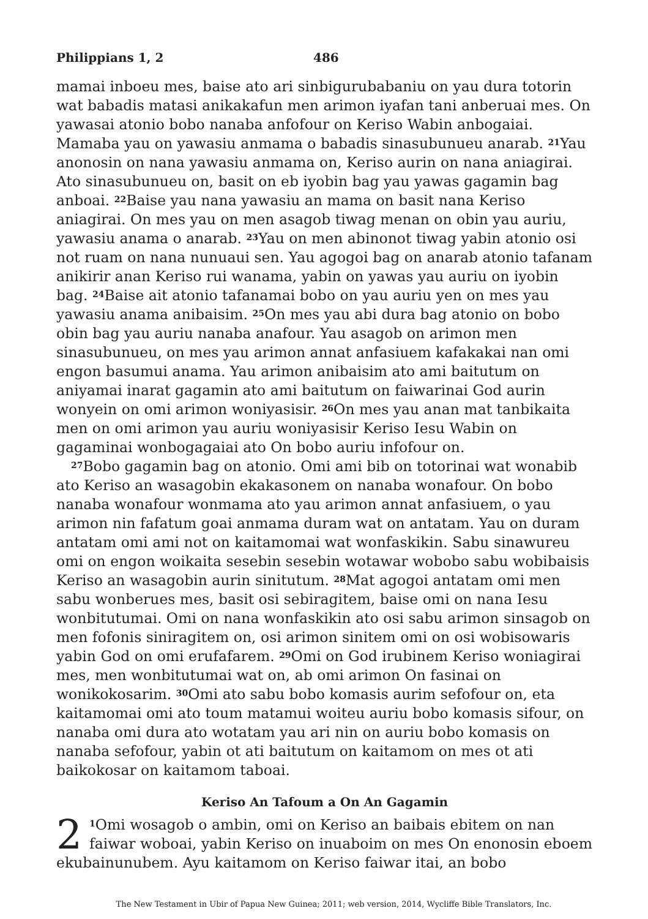Philippians 1, 2 486
mamai inboeu mes, baise ato ari sinbigurubabaniu on yau dura totorin wat babadis matasi anikakafun men arimon iyafan tani anberuai mes. On yawasai atonio bobo nanaba anfofour on Keriso Wabin anbogaiai. Mamaba yau on yawasiu anmama o babadis sinasubunueu anarab. <sup>21</sup>Yau anonosin on nana yawasiu anmama on, Keriso aurin on nana aniagirai. Ato sinasubunueu on, basit on eb iyobin bag yau yawas gagamin bag anboai. <sup>22</sup>Baise yau nana yawasiu an mama on basit nana Keriso aniagirai. On mes yau on men asagob tiwag menan on obin yau auriu, yawasiu anama o anarab. <sup>23</sup>Yau on men abinonot tiwag yabin atonio osi not ruam on nana nunuaui sen. Yau agogoi bag on anarab atonio tafanam anikirir anan Keriso rui wanama, yabin on yawas yau auriu on iyobin bag. <sup>24</sup>Baise ait atonio tafanamai bobo on yau auriu yen on mes yau yawasiu anama anibaisim. <sup>25</sup>On mes yau abi dura bag atonio on bobo obin bag yau auriu nanaba anafour. Yau asagob on arimon men sinasubunueu, on mes yau arimon annat anfasiuem kafakakai nan omi engon basumui anama. Yau arimon anibaisim ato ami baitutum on aniyamai inarat gagamin ato ami baitutum on faiwarinai God aurin wonyein on omi arimon woniyasisir. <sup>26</sup>On mes yau anan mat tanbikaita men on omi arimon yau auriu woniyasisir Keriso Iesu Wabin on gagaminai wonbogagaiai ato On bobo auriu infofour on.
<sup>27</sup> Bobo gagamin bag on atonio. Omi ami bib on totorinai wat wonabib ato Keriso an wasagobin ekakasonem on nanaba wonafour. On bobo nanaba wonafour wonmama ato yau arimon annat anfasiuem, o yau arimon nin fafatum goai anmama duram wat on antatam. Yau on duram antatam omi ami not on kaitamomai wat wonfaskikin. Sabu sinawureu omi on engon woikaita sesebin sesebin wotawar wobobo sabu wobibaisis Keriso an wasagobin aurin sinitutum. <sup>28</sup>Mat agogoi antatam omi men sabu wonberues mes, basit osi sebiragitem, baise omi on nana Iesu wonbitutumai. Omi on nana wonfaskikin ato osi sabu arimon sinsagob on men fofonis siniragitem on, osi arimon sinitem omi on osi wobisowaris yabin God on omi erufafarem. <sup>29</sup>Omi on God irubinem Keriso woniagirai mes, men wonbitutumai wat on, ab omi arimon On fasinai on wonikokosarim. <sup>30</sup>Omi ato sabu bobo komasis aurim sefofour on, eta kaitamomai omi ato toum matamui woiteu auriu bobo komasis sifour, on nanaba omi dura ato wotatam yau ari nin on auriu bobo komasis on nanaba sefofour, yabin ot ati baitutum on kaitamom on mes ot ati baikokosar on kaitamom taboai.
Keriso An Tafoum a On An Gagamin
2<sup>1</sup>Omi wosagob o ambin, omi on Keriso an baibais ebitem on nan faiwar woboai, yabin Keriso on inuaboim on mes On enonosin eboem ekubainunubem. Ayu kaitamom on Keriso faiwar itai, an bobo
The New Testament in Ubir of Papua New Guinea; 2011; web version, 2014, Wycliffe Bible Translators, Inc.